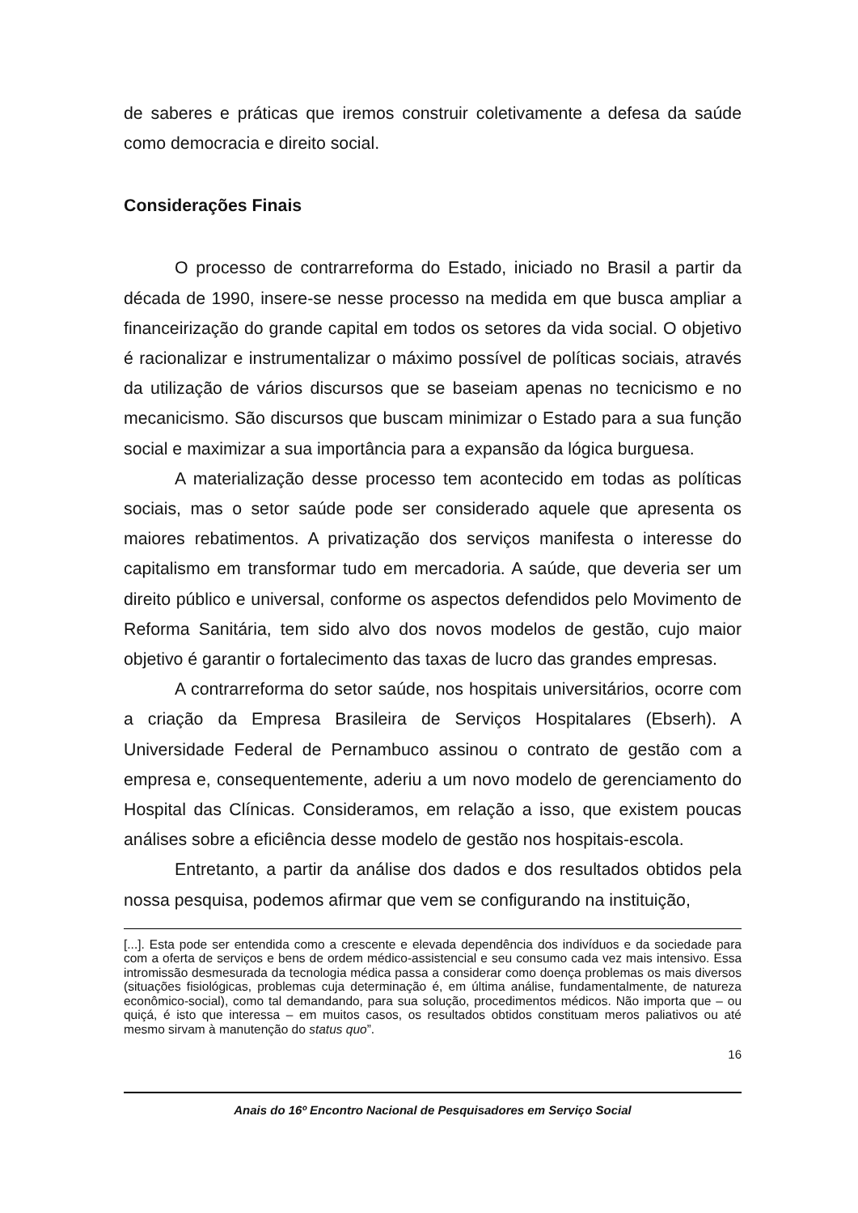de saberes e práticas que iremos construir coletivamente a defesa da saúde como democracia e direito social.
Considerações Finais
O processo de contrarreforma do Estado, iniciado no Brasil a partir da década de 1990, insere-se nesse processo na medida em que busca ampliar a financeirização do grande capital em todos os setores da vida social. O objetivo é racionalizar e instrumentalizar o máximo possível de políticas sociais, através da utilização de vários discursos que se baseiam apenas no tecnicismo e no mecanicismo. São discursos que buscam minimizar o Estado para a sua função social e maximizar a sua importância para a expansão da lógica burguesa.
A materialização desse processo tem acontecido em todas as políticas sociais, mas o setor saúde pode ser considerado aquele que apresenta os maiores rebatimentos. A privatização dos serviços manifesta o interesse do capitalismo em transformar tudo em mercadoria. A saúde, que deveria ser um direito público e universal, conforme os aspectos defendidos pelo Movimento de Reforma Sanitária, tem sido alvo dos novos modelos de gestão, cujo maior objetivo é garantir o fortalecimento das taxas de lucro das grandes empresas.
A contrarreforma do setor saúde, nos hospitais universitários, ocorre com a criação da Empresa Brasileira de Serviços Hospitalares (Ebserh). A Universidade Federal de Pernambuco assinou o contrato de gestão com a empresa e, consequentemente, aderiu a um novo modelo de gerenciamento do Hospital das Clínicas. Consideramos, em relação a isso, que existem poucas análises sobre a eficiência desse modelo de gestão nos hospitais-escola.
Entretanto, a partir da análise dos dados e dos resultados obtidos pela nossa pesquisa, podemos afirmar que vem se configurando na instituição,
[...]. Esta pode ser entendida como a crescente e elevada dependência dos indivíduos e da sociedade para com a oferta de serviços e bens de ordem médico-assistencial e seu consumo cada vez mais intensivo. Essa intromissão desmesurada da tecnologia médica passa a considerar como doença problemas os mais diversos (situações fisiológicas, problemas cuja determinação é, em última análise, fundamentalmente, de natureza econômico-social), como tal demandando, para sua solução, procedimentos médicos. Não importa que – ou quiçá, é isto que interessa – em muitos casos, os resultados obtidos constituam meros paliativos ou até mesmo sirvam à manutenção do status quo”.
16
Anais do 16º Encontro Nacional de Pesquisadores em Serviço Social